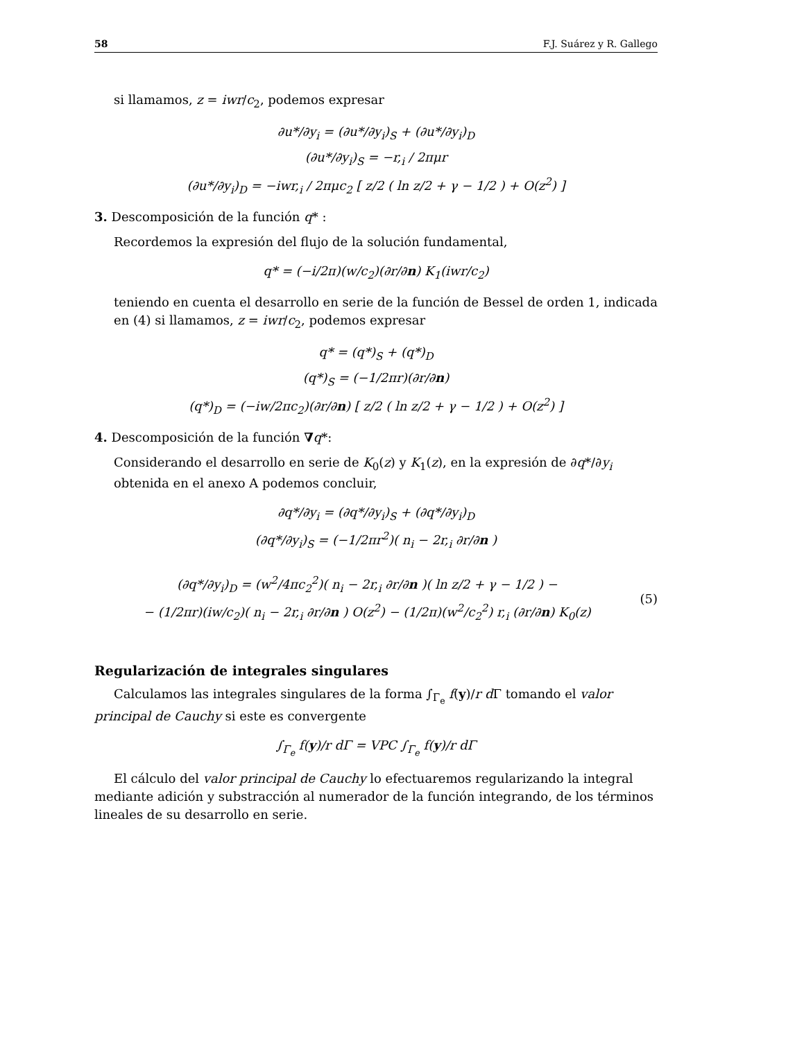58 F.J. Suárez y R. Gallego
si llamamos, z = iwr/c<sub>2</sub>, podemos expresar
∂u*/∂y<sub>i</sub> = (∂u*/∂y<sub>i</sub>)<sub>S</sub> + (∂u*/∂y<sub>i</sub>)<sub>D</sub>
(∂u*/∂y<sub>i</sub>)<sub>S</sub> = −r,<sub>i</sub> / 2πμr
(∂u*/∂y<sub>i</sub>)<sub>D</sub> = −iwr,<sub>i</sub> / 2πμc<sub>2</sub> [ z/2 ( ln z/2 + γ − 1/2 ) + O(z<sup>2</sup>) ]
3. Descomposición de la función q* :
Recordemos la expresión del flujo de la solución fundamental,
q* = (−i/2π)(w/c<sub>2</sub>)(∂r/∂n) K<sub>1</sub>(iwr/c<sub>2</sub>)
teniendo en cuenta el desarrollo en serie de la función de Bessel de orden 1, indicada en (4) si llamamos, z = iwr/c<sub>2</sub>, podemos expresar
q* = (q*)<sub>S</sub> + (q*)<sub>D</sub>
(q*)<sub>S</sub> = (−1/2πr)(∂r/∂n)
(q*)<sub>D</sub> = (−iw/2πc<sub>2</sub>)(∂r/∂n) [ z/2 ( ln z/2 + γ − 1/2 ) + O(z<sup>2</sup>) ]
4. Descomposición de la función ∇q*:
Considerando el desarrollo en serie de K<sub>0</sub>(z) y K<sub>1</sub>(z), en la expresión de ∂q*/∂y<sub>i</sub> obtenida en el anexo A podemos concluir,
∂q*/∂y<sub>i</sub> = (∂q*/∂y<sub>i</sub>)<sub>S</sub> + (∂q*/∂y<sub>i</sub>)<sub>D</sub>
(∂q*/∂y<sub>i</sub>)<sub>S</sub> = (−1/2πr<sup>2</sup>)( n<sub>i</sub> − 2r,<sub>i</sub> ∂r/∂n )
(∂q*/∂y<sub>i</sub>)<sub>D</sub> = (w<sup>2</sup>/4πc<sub>2</sub><sup>2</sup>)( n<sub>i</sub> − 2r,<sub>i</sub> ∂r/∂n )( ln z/2 + γ − 1/2 ) −
− (1/2πr)(iw/c<sub>2</sub>)( n<sub>i</sub> − 2r,<sub>i</sub> ∂r/∂n ) O(z<sup>2</sup>) − (1/2π)(w<sup>2</sup>/c<sub>2</sub><sup>2</sup>) r,<sub>i</sub> (∂r/∂n) K<sub>0</sub>(z)
(5)
Regularización de integrales singulares
Calculamos las integrales singulares de la forma ∫<sub>Γ<sub>e</sub></sub> f(y)/r d Γ tomando el valor principal de Cauchy si este es convergente
∫<sub>Γ<sub>e</sub></sub> f(y)/r dΓ = VPC ∫<sub>Γ<sub>e</sub></sub> f(y)/r dΓ
El cálculo del valor principal de Cauchy lo efectuaremos regularizando la integral mediante adición y substracción al numerador de la función integrando, de los términos lineales de su desarrollo en serie.